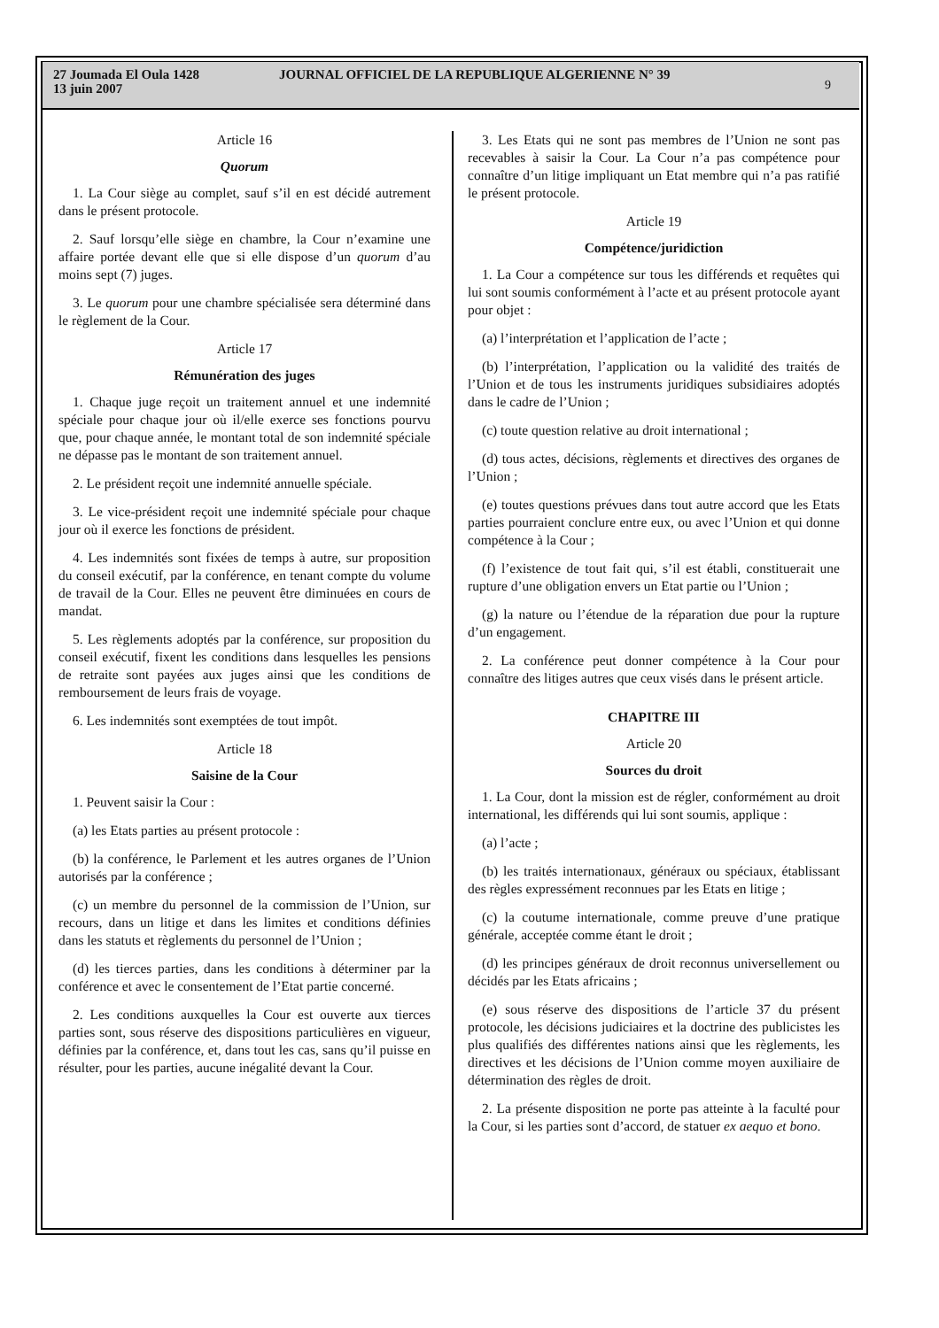27 Joumada El Oula 1428
13 juin 2007
JOURNAL OFFICIEL DE LA REPUBLIQUE ALGERIENNE N° 39
9
Article 16
Quorum
1. La Cour siège au complet, sauf s’il en est décidé autrement dans le présent protocole.
2. Sauf lorsqu’elle siège en chambre, la Cour n’examine une affaire portée devant elle que si elle dispose d’un quorum d’au moins sept (7) juges.
3. Le quorum pour une chambre spécialisée sera déterminé dans le règlement de la Cour.
Article 17
Rémunération des juges
1. Chaque juge reçoit un traitement annuel et une indemnité spéciale pour chaque jour où il/elle exerce ses fonctions pourvu que, pour chaque année, le montant total de son indemnité spéciale ne dépasse pas le montant de son traitement annuel.
2. Le président reçoit une indemnité annuelle spéciale.
3. Le vice-président reçoit une indemnité spéciale pour chaque jour où il exerce les fonctions de président.
4. Les indemnités sont fixées de temps à autre, sur proposition du conseil exécutif, par la conférence, en tenant compte du volume de travail de la Cour. Elles ne peuvent être diminuées en cours de mandat.
5. Les règlements adoptés par la conférence, sur proposition du conseil exécutif, fixent les conditions dans lesquelles les pensions de retraite sont payées aux juges ainsi que les conditions de remboursement de leurs frais de voyage.
6. Les indemnités sont exemptées de tout impôt.
Article 18
Saisine de la Cour
1. Peuvent saisir la Cour :
(a) les Etats parties au présent protocole :
(b) la conférence, le Parlement et les autres organes de l’Union autorisés par la conférence ;
(c) un membre du personnel de la commission de l’Union, sur recours, dans un litige et dans les limites et conditions définies dans les statuts et règlements du personnel de l’Union ;
(d) les tierces parties, dans les conditions à déterminer par la conférence et avec le consentement de l’Etat partie concerné.
2. Les conditions auxquelles la Cour est ouverte aux tierces parties sont, sous réserve des dispositions particulières en vigueur, définies par la conférence, et, dans tout les cas, sans qu’il puisse en résulter, pour les parties, aucune inégalité devant la Cour.
3. Les Etats qui ne sont pas membres de l’Union ne sont pas recevables à saisir la Cour. La Cour n’a pas compétence pour connaître d’un litige impliquant un Etat membre qui n’a pas ratifié le présent protocole.
Article 19
Compétence/juridiction
1. La Cour a compétence sur tous les différends et requêtes qui lui sont soumis conformément à l’acte et au présent protocole ayant pour objet :
(a) l’interprétation et l’application de l’acte ;
(b) l’interprétation, l’application ou la validité des traités de l’Union et de tous les instruments juridiques subsidiaires adoptés dans le cadre de l’Union ;
(c) toute question relative au droit international ;
(d) tous actes, décisions, règlements et directives des organes de l’Union ;
(e) toutes questions prévues dans tout autre accord que les Etats parties pourraient conclure entre eux, ou avec l’Union et qui donne compétence à la Cour ;
(f) l’existence de tout fait qui, s’il est établi, constituerait une rupture d’une obligation envers un Etat partie ou l’Union ;
(g) la nature ou l’étendue de la réparation due pour la rupture d’un engagement.
2. La conférence peut donner compétence à la Cour pour connaître des litiges autres que ceux visés dans le présent article.
CHAPITRE III
Article 20
Sources du droit
1. La Cour, dont la mission est de régler, conformément au droit international, les différends qui lui sont soumis, applique :
(a) l’acte ;
(b) les traités internationaux, généraux ou spéciaux, établissant des règles expressément reconnues par les Etats en litige ;
(c) la coutume internationale, comme preuve d’une pratique générale, acceptée comme étant le droit ;
(d) les principes généraux de droit reconnus universellement ou décidés par les Etats africains ;
(e) sous réserve des dispositions de l’article 37 du présent protocole, les décisions judiciaires et la doctrine des publicistes les plus qualifiés des différentes nations ainsi que les règlements, les directives et les décisions de l’Union comme moyen auxiliaire de détermination des règles de droit.
2. La présente disposition ne porte pas atteinte à la faculté pour la Cour, si les parties sont d’accord, de statuer ex aequo et bono.